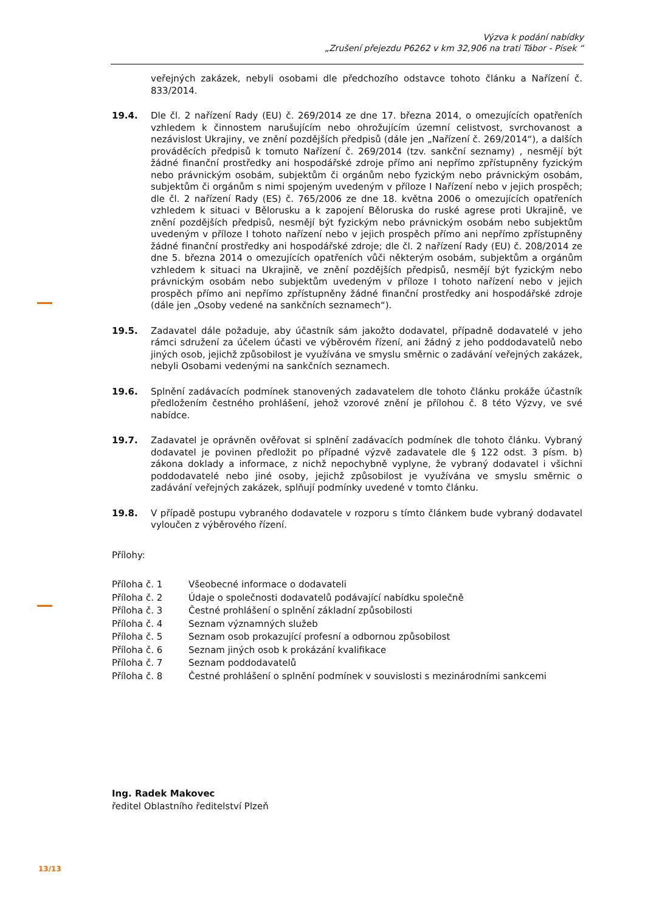Výzva k podání nabídky
„Zrušení přejezdu P6262 v km 32,906 na trati Tábor - Písek “
veřejných zakázek, nebyli osobami dle předchozího odstavce tohoto článku a Nařízení č. 833/2014.
19.4. Dle čl. 2 nařízení Rady (EU) č. 269/2014 ze dne 17. března 2014, o omezujících opatřeních vzhledem k činnostem narušujícím nebo ohrožujícím územní celistvost, svrchovanost a nezávislost Ukrajiny, ve znění pozdějších předpisů (dále jen „Nařízení č. 269/2014“), a dalších prováděcích předpisů k tomuto Nařízení č. 269/2014 (tzv. sankční seznamy) , nesmějí být žádné finanční prostředky ani hospodářské zdroje přímo ani nepřímo zpřístupněny fyzickým nebo právnickým osobám, subjektům či orgánům nebo fyzickým nebo právnickým osobám, subjektům či orgánům s nimi spojeným uvedeným v příloze I Nařízení nebo v jejich prospěch; dle čl. 2 nařízení Rady (ES) č. 765/2006 ze dne 18. května 2006 o omezujících opatřeních vzhledem k situaci v Bělorusku a k zapojení Běloruska do ruské agrese proti Ukrajině, ve znění pozdějších předpisů, nesmějí být fyzickým nebo právnickým osobám nebo subjektům uvedeným v příloze I tohoto nařízení nebo v jejich prospěch přímo ani nepřímo zpřístupněny žádné finanční prostředky ani hospodářské zdroje; dle čl. 2 nařízení Rady (EU) č. 208/2014 ze dne 5. března 2014 o omezujících opatřeních vůči některým osobám, subjektům a orgánům vzhledem k situaci na Ukrajině, ve znění pozdějších předpisů, nesmějí být fyzickým nebo právnickým osobám nebo subjektům uvedeným v příloze I tohoto nařízení nebo v jejich prospěch přímo ani nepřímo zpřístupněny žádné finanční prostředky ani hospodářské zdroje (dále jen „Osoby vedené na sankčních seznamech“).
19.5. Zadavatel dále požaduje, aby účastník sám jakožto dodavatel, případně dodavatelé v jeho rámci sdružení za účelem účasti ve výběrovém řízení, ani žádný z jeho poddodavatelů nebo jiných osob, jejichž způsobilost je využívána ve smyslu směrnic o zadávání veřejných zakázek, nebyli Osobami vedenými na sankčních seznamech.
19.6. Splnění zadávacích podmínek stanovených zadavatelem dle tohoto článku prokáže účastník předložením čestného prohlášení, jehož vzorové znění je přílohou č. 8 této Výzvy, ve své nabídce.
19.7. Zadavatel je oprávněn ověřovat si splnění zadávacích podmínek dle tohoto článku. Vybraný dodavatel je povinen předložit po případné výzvě zadavatele dle § 122 odst. 3 písm. b) zákona doklady a informace, z nichž nepochybně vyplyne, že vybraný dodavatel i všichni poddodavatelé nebo jiné osoby, jejichž způsobilost je využívána ve smyslu směrnic o zadávání veřejných zakázek, splňují podmínky uvedené v tomto článku.
19.8. V případě postupu vybraného dodavatele v rozporu s tímto článkem bude vybraný dodavatel vyloučen z výběrového řízení.
Přílohy:
Příloha č. 1 Všeobecné informace o dodavateli
Příloha č. 2 Údaje o společnosti dodavatelů podávající nabídku společně
Příloha č. 3 Čestné prohlášení o splnění základní způsobilosti
Příloha č. 4 Seznam významných služeb
Příloha č. 5 Seznam osob prokazující profesní a odbornou způsobilost
Příloha č. 6 Seznam jiných osob k prokázání kvalifikace
Příloha č. 7 Seznam poddodavatelů
Příloha č. 8 Čestné prohlášení o splnění podmínek v souvislosti s mezinárodními sankcemi
Ing. Radek Makovec
ředitel Oblastního ředitelství Plzeň
13/13